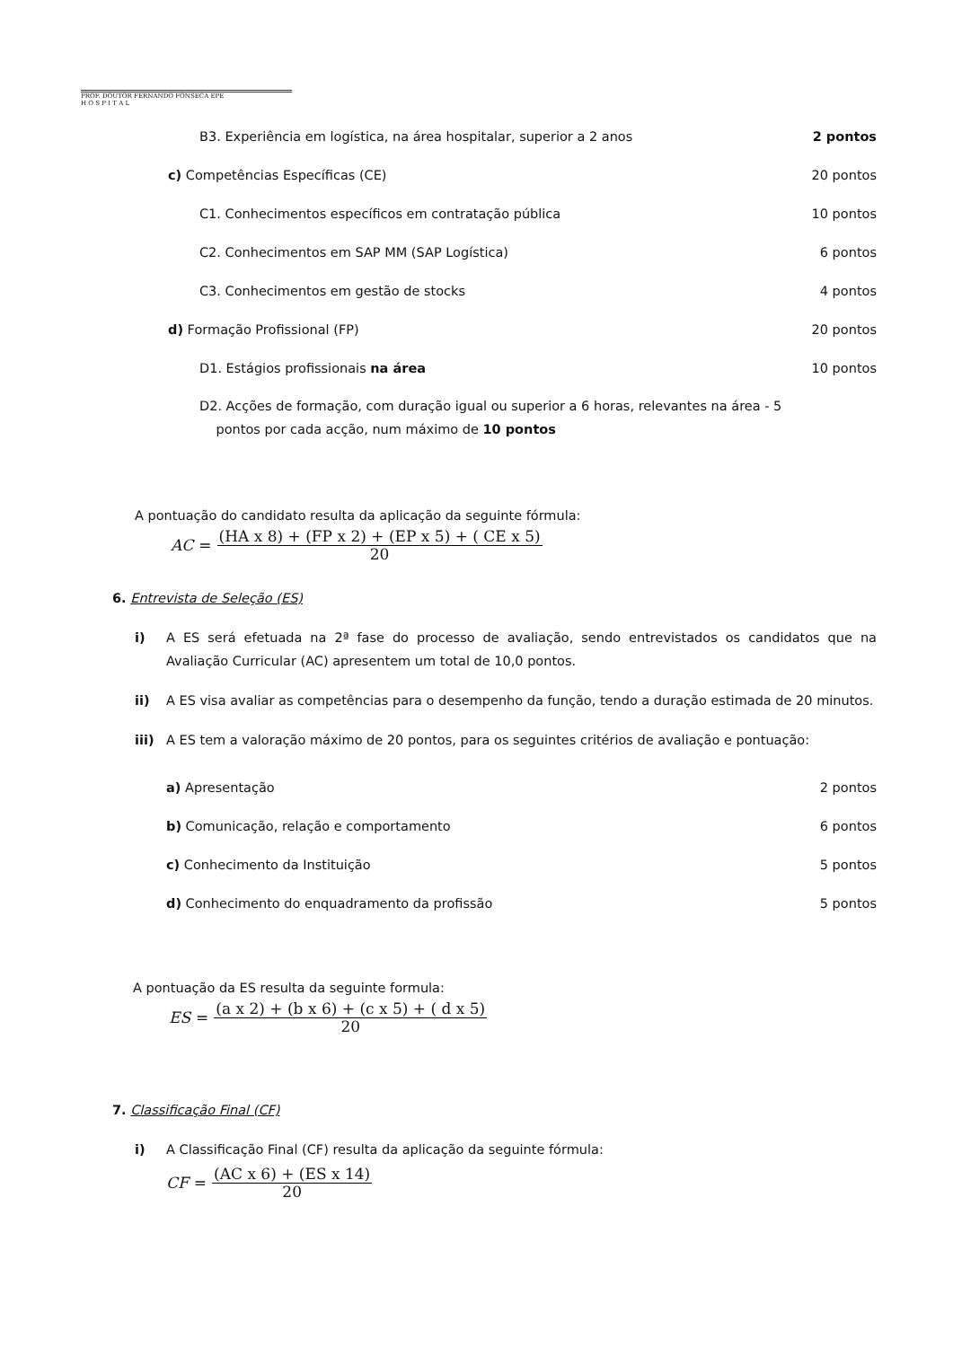PROF. DOUTOR FERNANDO FONSECA EPE
H O S P I T A L
B3. Experiência em logística, na área hospitalar, superior a 2 anos 2 pontos
c) Competências Específicas (CE) 20 pontos
C1. Conhecimentos específicos em contratação pública 10 pontos
C2. Conhecimentos em SAP MM (SAP Logística) 6 pontos
C3. Conhecimentos em gestão de stocks 4 pontos
d) Formação Profissional (FP) 20 pontos
D1. Estágios profissionais na área 10 pontos
D2. Acções de formação, com duração igual ou superior a 6 horas, relevantes na área - 5
pontos por cada acção, num máximo de 10 pontos
A pontuação do candidato resulta da aplicação da seguinte fórmula:
AC = (HA x 8) + (FP x 2) + (EP x 5) + ( CE x 5)
20
6. Entrevista de Seleção (ES)
i) A ES será efetuada na 2ª fase do processo de avaliação, sendo entrevistados os candidatos que na Avaliação Curricular (AC) apresentem um total de 10,0 pontos.
ii) A ES visa avaliar as competências para o desempenho da função, tendo a duração estimada de 20 minutos.
iii) A ES tem a valoração máximo de 20 pontos, para os seguintes critérios de avaliação e pontuação:
a) Apresentação 2 pontos
b) Comunicação, relação e comportamento 6 pontos
c) Conhecimento da Instituição 5 pontos
d) Conhecimento do enquadramento da profissão 5 pontos
A pontuação da ES resulta da seguinte formula:
ES = (a x 2) + (b x 6) + (c x 5) + ( d x 5)
20
7. Classificação Final (CF)
i) A Classificação Final (CF) resulta da aplicação da seguinte fórmula:
CF = (AC x 6) + (ES x 14)
20